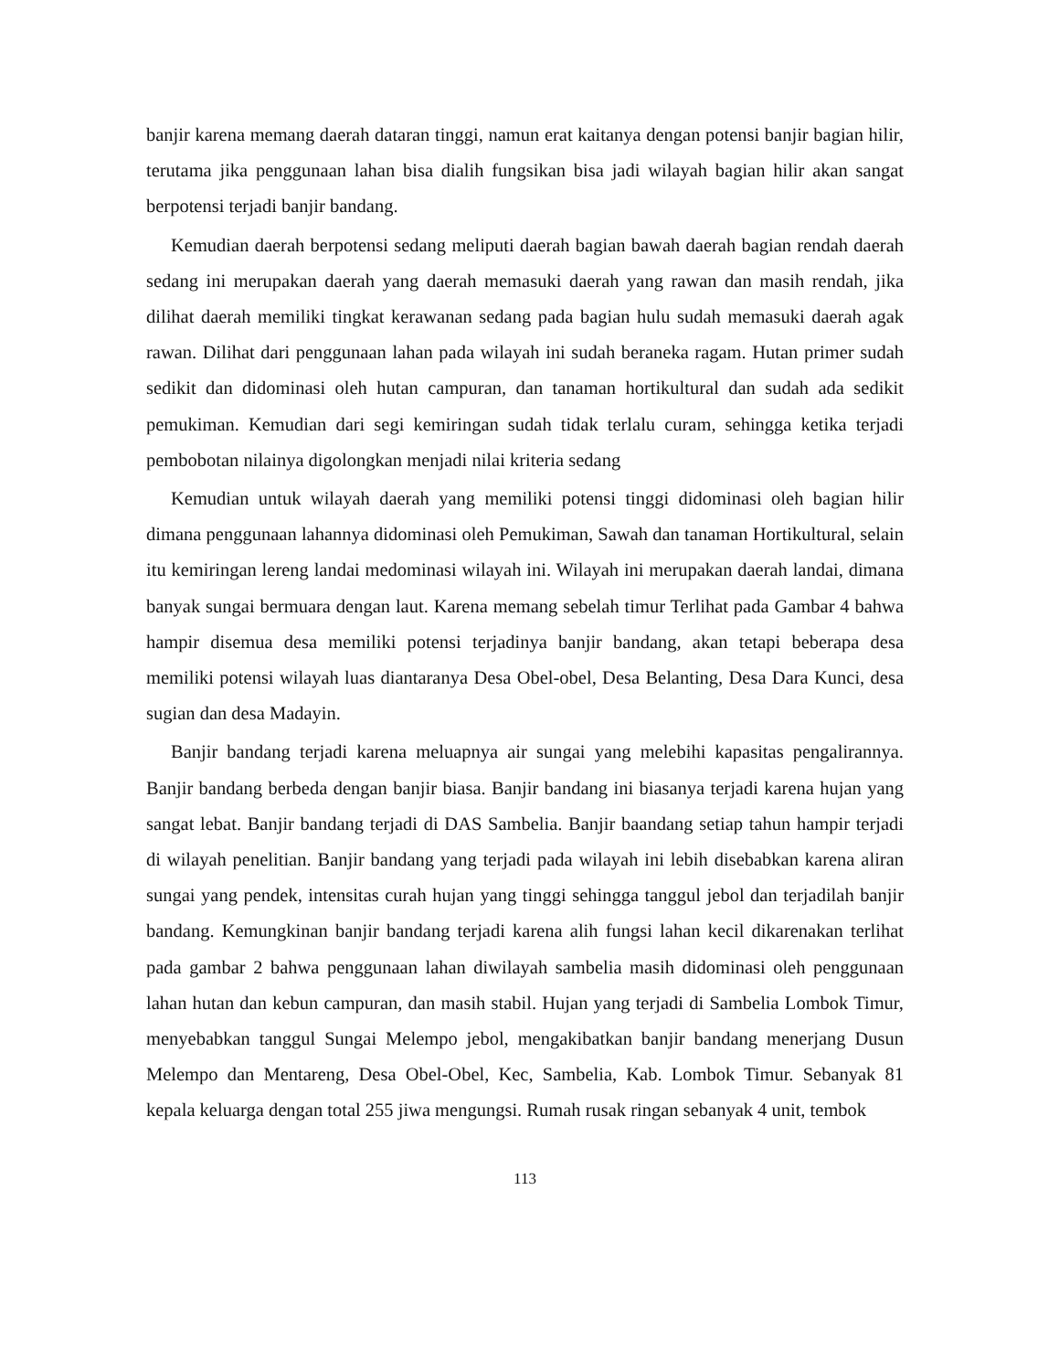banjir karena memang daerah dataran tinggi, namun erat kaitanya dengan potensi banjir bagian hilir, terutama jika penggunaan lahan bisa dialih fungsikan bisa jadi wilayah bagian hilir akan sangat berpotensi terjadi banjir bandang.
Kemudian daerah berpotensi sedang meliputi daerah bagian bawah daerah bagian rendah daerah sedang ini merupakan daerah yang daerah memasuki daerah yang rawan dan masih rendah, jika dilihat daerah memiliki tingkat kerawanan sedang pada bagian hulu sudah memasuki daerah agak rawan. Dilihat dari penggunaan lahan pada wilayah ini sudah beraneka ragam. Hutan primer sudah sedikit dan didominasi oleh hutan campuran, dan tanaman hortikultural dan sudah ada sedikit pemukiman. Kemudian dari segi kemiringan sudah tidak terlalu curam, sehingga ketika terjadi pembobotan nilainya digolongkan menjadi nilai kriteria sedang
Kemudian untuk wilayah daerah yang memiliki potensi tinggi didominasi oleh bagian hilir dimana penggunaan lahannya didominasi oleh Pemukiman, Sawah dan tanaman Hortikultural, selain itu kemiringan lereng landai medominasi wilayah ini. Wilayah ini merupakan daerah landai, dimana banyak sungai bermuara dengan laut. Karena memang sebelah timur Terlihat pada Gambar 4 bahwa hampir disemua desa memiliki potensi terjadinya banjir bandang, akan tetapi beberapa desa memiliki potensi wilayah luas diantaranya Desa Obel-obel, Desa Belanting, Desa Dara Kunci, desa sugian dan desa Madayin.
Banjir bandang terjadi karena meluapnya air sungai yang melebihi kapasitas pengalirannya. Banjir bandang berbeda dengan banjir biasa. Banjir bandang ini biasanya terjadi karena hujan yang sangat lebat. Banjir bandang terjadi di DAS Sambelia. Banjir baandang setiap tahun hampir terjadi di wilayah penelitian. Banjir bandang yang terjadi pada wilayah ini lebih disebabkan karena aliran sungai yang pendek, intensitas curah hujan yang tinggi sehingga tanggul jebol dan terjadilah banjir bandang. Kemungkinan banjir bandang terjadi karena alih fungsi lahan kecil dikarenakan terlihat pada gambar 2 bahwa penggunaan lahan diwilayah sambelia masih didominasi oleh penggunaan lahan hutan dan kebun campuran, dan masih stabil. Hujan yang terjadi di Sambelia Lombok Timur, menyebabkan tanggul Sungai Melempo jebol, mengakibatkan banjir bandang menerjang Dusun Melempo dan Mentareng, Desa Obel-Obel, Kec, Sambelia, Kab. Lombok Timur. Sebanyak 81 kepala keluarga dengan total 255 jiwa mengungsi. Rumah rusak ringan sebanyak 4 unit, tembok
113